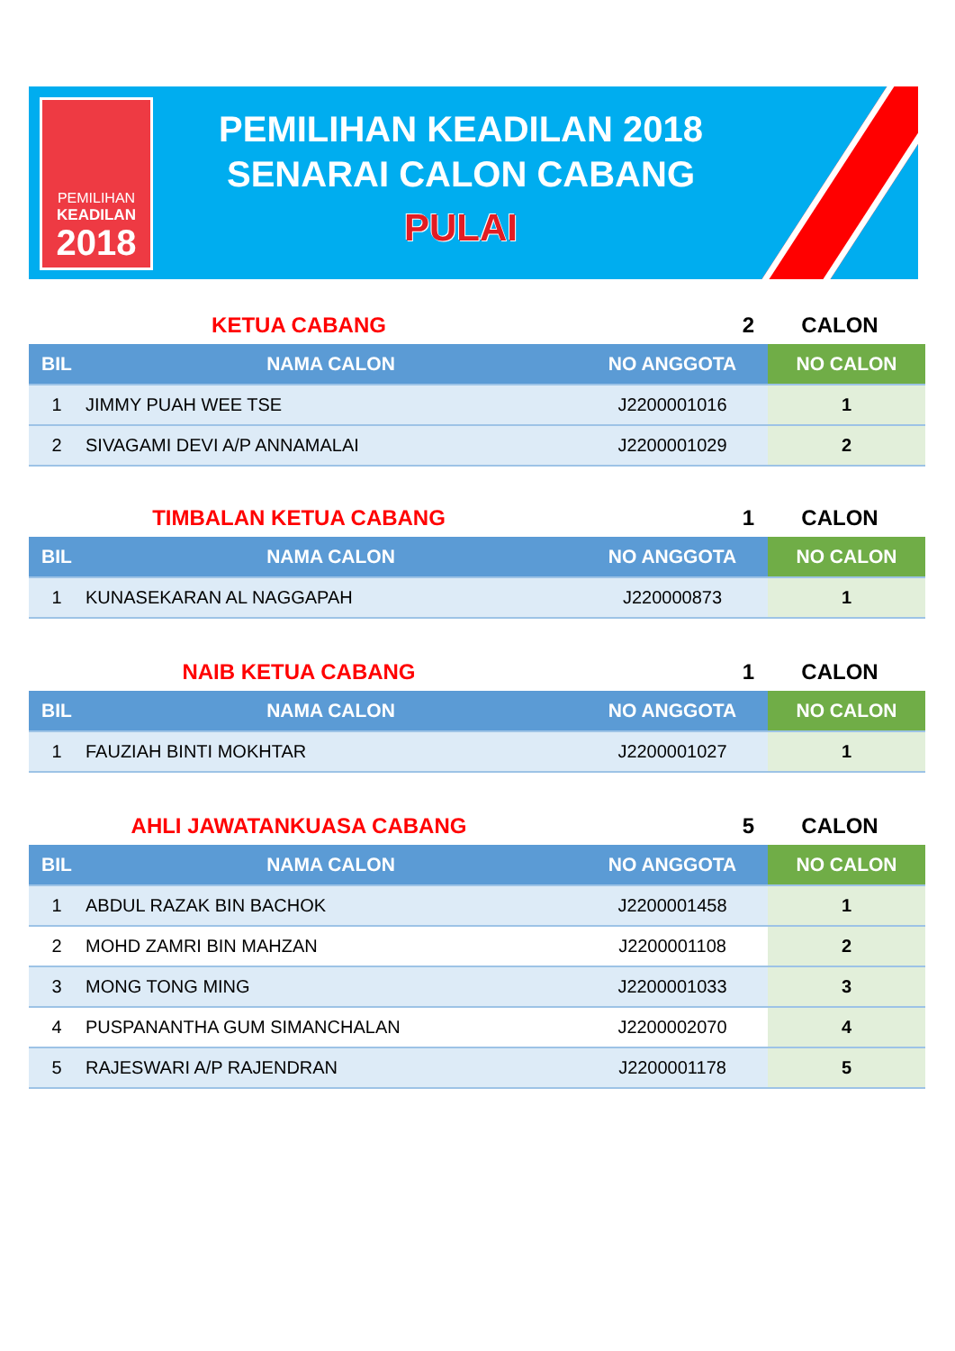PEMILIHAN
KEADILAN
2018
PEMILIHAN KEADILAN 2018
SENARAI CALON CABANG
PULAI
KETUA CABANG 2 CALON
| BIL | NAMA CALON | NO ANGGOTA | NO CALON |
| --- | --- | --- | --- |
| 1 | JIMMY PUAH WEE TSE | J2200001016 | 1 |
| 2 | SIVAGAMI DEVI A/P ANNAMALAI | J2200001029 | 2 |
TIMBALAN KETUA CABANG 1 CALON
| BIL | NAMA CALON | NO ANGGOTA | NO CALON |
| --- | --- | --- | --- |
| 1 | KUNASEKARAN AL NAGGAPAH | J220000873 | 1 |
NAIB KETUA CABANG 1 CALON
| BIL | NAMA CALON | NO ANGGOTA | NO CALON |
| --- | --- | --- | --- |
| 1 | FAUZIAH BINTI MOKHTAR | J2200001027 | 1 |
AHLI JAWATANKUASA CABANG 5 CALON
| BIL | NAMA CALON | NO ANGGOTA | NO CALON |
| --- | --- | --- | --- |
| 1 | ABDUL RAZAK BIN BACHOK | J2200001458 | 1 |
| 2 | MOHD ZAMRI BIN MAHZAN | J2200001108 | 2 |
| 3 | MONG TONG MING | J2200001033 | 3 |
| 4 | PUSPANANTHA GUM SIMANCHALAN | J2200002070 | 4 |
| 5 | RAJESWARI A/P RAJENDRAN | J2200001178 | 5 |